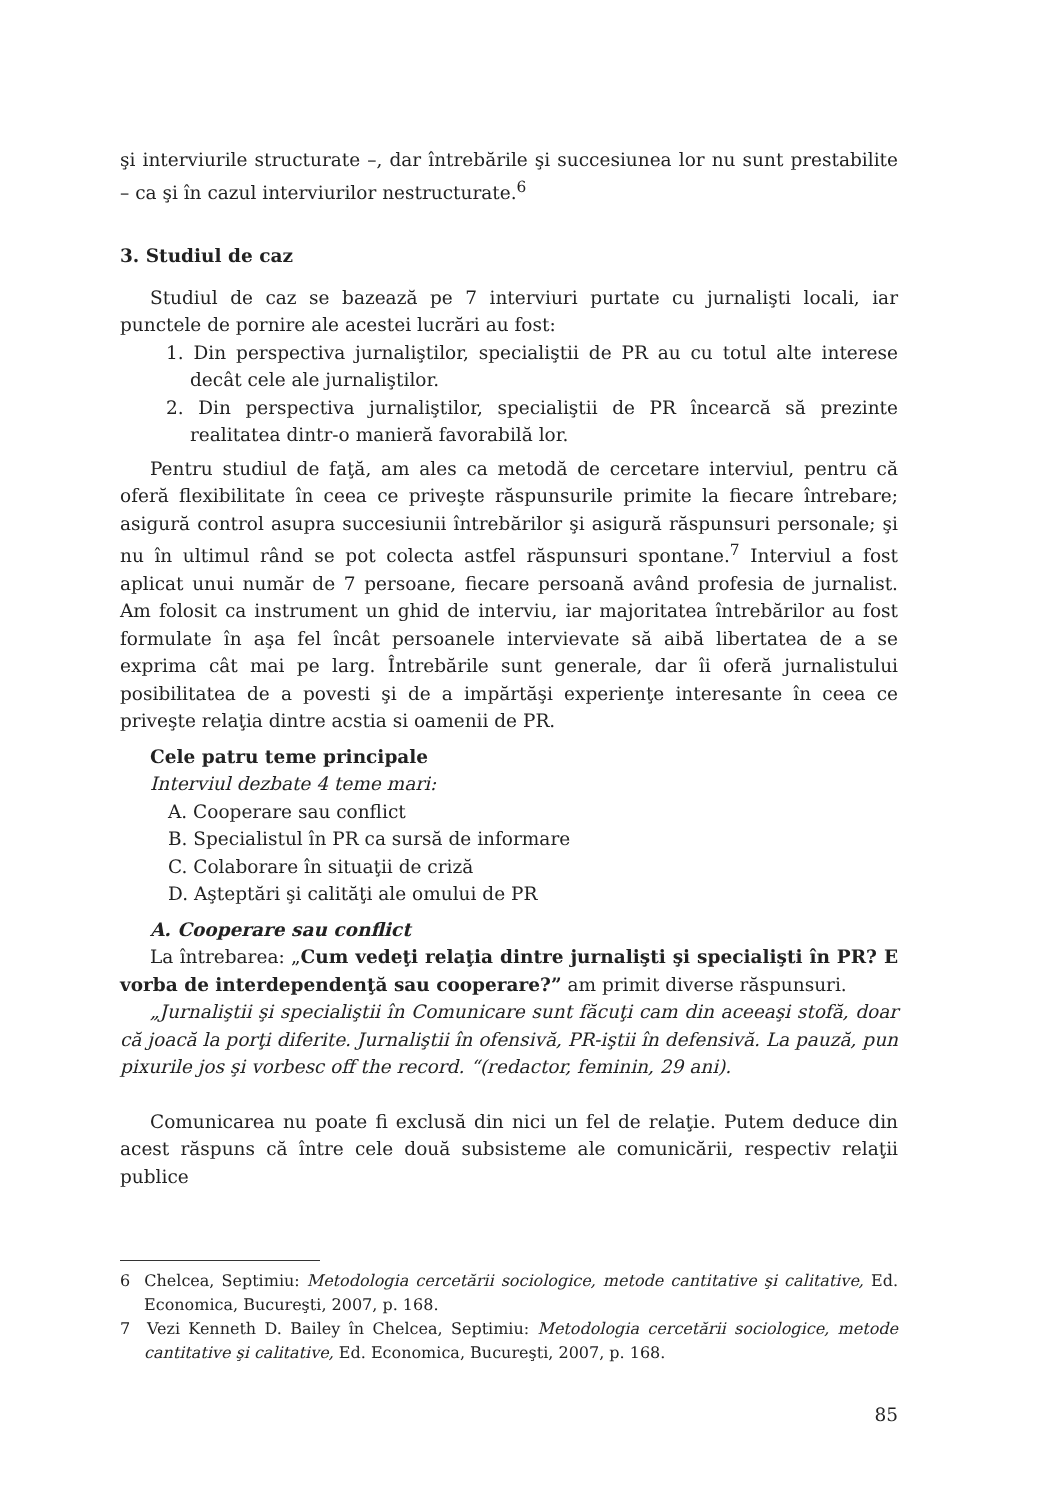şi interviurile structurate –, dar întrebările şi succesiunea lor nu sunt prestabilite – ca şi în cazul interviurilor nestructurate.<sup>6</sup>
3. Studiul de caz
Studiul de caz se bazează pe 7 interviuri purtate cu jurnalişti locali, iar punctele de pornire ale acestei lucrări au fost:
1. Din perspectiva jurnaliştilor, specialiştii de PR au cu totul alte interese decât cele ale jurnaliştilor.
2. Din perspectiva jurnaliştilor, specialiştii de PR încearcă să prezinte realitatea dintr-o manieră favorabilă lor.
Pentru studiul de faţă, am ales ca metodă de cercetare interviul, pentru că oferă flexibilitate în ceea ce priveşte răspunsurile primite la fiecare întrebare; asigură control asupra succesiunii întrebărilor şi asigură răspunsuri personale; şi nu în ultimul rând se pot colecta astfel răspunsuri spontane.<sup>7</sup> Interviul a fost aplicat unui număr de 7 persoane, fiecare persoană având profesia de jurnalist. Am folosit ca instrument un ghid de interviu, iar majoritatea întrebărilor au fost formulate în aşa fel încât persoanele intervievate să aibă libertatea de a se exprima cât mai pe larg. Întrebările sunt generale, dar îi oferă jurnalistului posibilitatea de a povesti şi de a impărtăşi experienţe interesante în ceea ce priveşte relaţia dintre acstia si oamenii de PR.
Cele patru teme principale
Interviul dezbate 4 teme mari:
A. Cooperare sau conflict
B. Specialistul în PR ca sursă de informare
C. Colaborare în situaţii de criză
D. Aşteptări şi calităţi ale omului de PR
A. Cooperare sau conflict
La întrebarea: „Cum vedeţi relaţia dintre jurnalişti şi specialişti în PR? E vorba de interdependenţă sau cooperare?” am primit diverse răspunsuri.
„Jurnaliştii şi specialiştii în Comunicare sunt făcuţi cam din aceeaşi stofă, doar că joacă la porţi diferite. Jurnaliştii în ofensivă, PR-iştii în defensivă. La pauză, pun pixurile jos şi vorbesc off the record. “(redactor, feminin, 29 ani).
Comunicarea nu poate fi exclusă din nici un fel de relaţie. Putem deduce din acest răspuns că între cele două subsisteme ale comunicării, respectiv relaţii publice
6 Chelcea, Septimiu: Metodologia cercetării sociologice, metode cantitative şi calitative, Ed. Economica, Bucureşti, 2007, p. 168.
7 Vezi Kenneth D. Bailey în Chelcea, Septimiu: Metodologia cercetării sociologice, metode cantitative şi calitative, Ed. Economica, Bucureşti, 2007, p. 168.
85